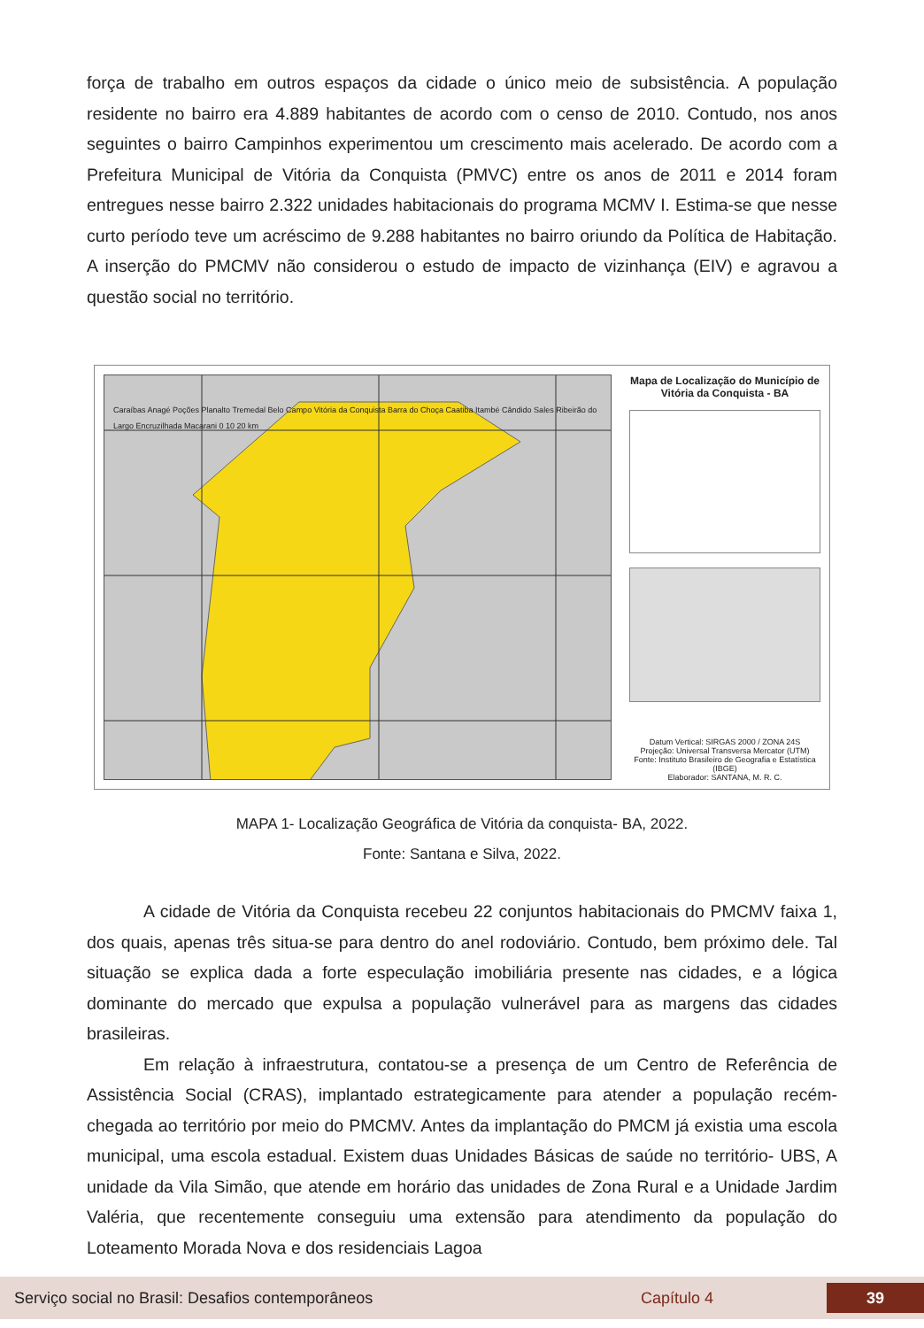força de trabalho em outros espaços da cidade o único meio de subsistência. A população residente no bairro era 4.889 habitantes de acordo com o censo de 2010. Contudo, nos anos seguintes o bairro Campinhos experimentou um crescimento mais acelerado. De acordo com a Prefeitura Municipal de Vitória da Conquista (PMVC) entre os anos de 2011 e 2014 foram entregues nesse bairro 2.322 unidades habitacionais do programa MCMV I. Estima-se que nesse curto período teve um acréscimo de 9.288 habitantes no bairro oriundo da Política de Habitação. A inserção do PMCMV não considerou o estudo de impacto de vizinhança (EIV) e agravou a questão social no território.
Caraíbas Anagé Poções Planalto Tremedal Belo Campo Vitória da Conquista Barra do Choça Caatiba Itambé Cândido Sales Ribeirão do Largo Encruzilhada Macarani 0 10 20 km
Mapa de Localização do Município de Vitória da Conquista - BA
Datum Vertical: SIRGAS 2000 / ZONA 24S
Projeção: Universal Transversa Mercator (UTM)
Fonte: Instituto Brasileiro de Geografia e Estatística (IBGE)
Elaborador: SANTANA, M. R. C.
MAPA 1- Localização Geográfica de Vitória da conquista- BA, 2022.
Fonte: Santana e Silva, 2022.
A cidade de Vitória da Conquista recebeu 22 conjuntos habitacionais do PMCMV faixa 1, dos quais, apenas três situa-se para dentro do anel rodoviário. Contudo, bem próximo dele. Tal situação se explica dada a forte especulação imobiliária presente nas cidades, e a lógica dominante do mercado que expulsa a população vulnerável para as margens das cidades brasileiras.
Em relação à infraestrutura, contatou-se a presença de um Centro de Referência de Assistência Social (CRAS), implantado estrategicamente para atender a população recém-chegada ao território por meio do PMCMV. Antes da implantação do PMCM já existia uma escola municipal, uma escola estadual. Existem duas Unidades Básicas de saúde no território- UBS, A unidade da Vila Simão, que atende em horário das unidades de Zona Rural e a Unidade Jardim Valéria, que recentemente conseguiu uma extensão para atendimento da população do Loteamento Morada Nova e dos residenciais Lagoa
Serviço social no Brasil: Desafios contemporâneos Capítulo 4 39